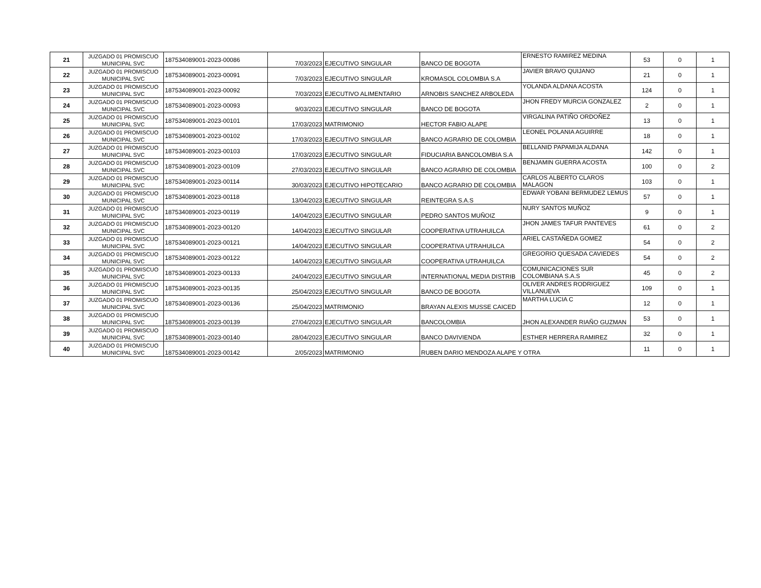| 21 | JUZGADO 01 PROMISCUO MUNICIPAL SVC | 187534089001-2023-00086 | 7/03/2023 | EJECUTIVO SINGULAR | BANCO DE BOGOTA | ERNESTO RAMIREZ MEDINA | 53 | 0 | 1 |
| 22 | JUZGADO 01 PROMISCUO MUNICIPAL SVC | 187534089001-2023-00091 | 7/03/2023 | EJECUTIVO SINGULAR | KROMASOL COLOMBIA S.A | JAVIER BRAVO QUIJANO | 21 | 0 | 1 |
| 23 | JUZGADO 01 PROMISCUO MUNICIPAL SVC | 187534089001-2023-00092 | 7/03/2023 | EJECUTIVO ALIMENTARIO | ARNOBIS SANCHEZ ARBOLEDA | YOLANDA ALDANA ACOSTA | 124 | 0 | 1 |
| 24 | JUZGADO 01 PROMISCUO MUNICIPAL SVC | 187534089001-2023-00093 | 9/03/2023 | EJECUTIVO SINGULAR | BANCO DE BOGOTA | JHON FREDY MURCIA GONZALEZ | 2 | 0 | 1 |
| 25 | JUZGADO 01 PROMISCUO MUNICIPAL SVC | 187534089001-2023-00101 | 17/03/2023 | MATRIMONIO | HECTOR FABIO ALAPE | VIRGALINA PATIÑO ORDOÑEZ | 13 | 0 | 1 |
| 26 | JUZGADO 01 PROMISCUO MUNICIPAL SVC | 187534089001-2023-00102 | 17/03/2023 | EJECUTIVO SINGULAR | BANCO AGRARIO DE COLOMBIA | LEONEL POLANIA AGUIRRE | 18 | 0 | 1 |
| 27 | JUZGADO 01 PROMISCUO MUNICIPAL SVC | 187534089001-2023-00103 | 17/03/2023 | EJECUTIVO SINGULAR | FIDUCIARIA BANCOLOMBIA S.A | BELLANID PAPAMIJA ALDANA | 142 | 0 | 1 |
| 28 | JUZGADO 01 PROMISCUO MUNICIPAL SVC | 187534089001-2023-00109 | 27/03/2023 | EJECUTIVO SINGULAR | BANCO AGRARIO DE COLOMBIA | BENJAMIN GUERRA ACOSTA | 100 | 0 | 2 |
| 29 | JUZGADO 01 PROMISCUO MUNICIPAL SVC | 187534089001-2023-00114 | 30/03/2023 | EJECUTIVO HIPOTECARIO | BANCO AGRARIO DE COLOMBIA | CARLOS ALBERTO CLAROS MALAGON | 103 | 0 | 1 |
| 30 | JUZGADO 01 PROMISCUO MUNICIPAL SVC | 187534089001-2023-00118 | 13/04/2023 | EJECUTIVO SINGULAR | REINTEGRA S.A.S | EDWAR YOBANI BERMUDEZ LEMUS | 57 | 0 | 1 |
| 31 | JUZGADO 01 PROMISCUO MUNICIPAL SVC | 187534089001-2023-00119 | 14/04/2023 | EJECUTIVO SINGULAR | PEDRO SANTOS MUÑOIZ | NURY SANTOS MUÑOZ | 9 | 0 | 1 |
| 32 | JUZGADO 01 PROMISCUO MUNICIPAL SVC | 187534089001-2023-00120 | 14/04/2023 | EJECUTIVO SINGULAR | COOPERATIVA UTRAHUILCA | JHON JAMES TAFUR PANTEVES | 61 | 0 | 2 |
| 33 | JUZGADO 01 PROMISCUO MUNICIPAL SVC | 187534089001-2023-00121 | 14/04/2023 | EJECUTIVO SINGULAR | COOPERATIVA UTRAHUILCA | ARIEL CASTAÑEDA GOMEZ | 54 | 0 | 2 |
| 34 | JUZGADO 01 PROMISCUO MUNICIPAL SVC | 187534089001-2023-00122 | 14/04/2023 | EJECUTIVO SINGULAR | COOPERATIVA UTRAHUILCA | GREGORIO QUESADA CAVIEDES | 54 | 0 | 2 |
| 35 | JUZGADO 01 PROMISCUO MUNICIPAL SVC | 187534089001-2023-00133 | 24/04/2023 | EJECUTIVO SINGULAR | INTERNATIONAL MEDIA DISTRIB | COMUNICACIONES SUR COLOMBIANA S.A.S | 45 | 0 | 2 |
| 36 | JUZGADO 01 PROMISCUO MUNICIPAL SVC | 187534089001-2023-00135 | 25/04/2023 | EJECUTIVO SINGULAR | BANCO DE BOGOTA | OLIVER ANDRES RODRIGUEZ VILLANUEVA | 109 | 0 | 1 |
| 37 | JUZGADO 01 PROMISCUO MUNICIPAL SVC | 187534089001-2023-00136 | 25/04/2023 | MATRIMONIO | BRAYAN ALEXIS MUSSE CAICED | MARTHA LUCIA C | 12 | 0 | 1 |
| 38 | JUZGADO 01 PROMISCUO MUNICIPAL SVC | 187534089001-2023-00139 | 27/04/2023 | EJECUTIVO SINGULAR | BANCOLOMBIA | JHON ALEXANDER RIAÑO GUZMAN | 53 | 0 | 1 |
| 39 | JUZGADO 01 PROMISCUO MUNICIPAL SVC | 187534089001-2023-00140 | 28/04/2023 | EJECUTIVO SINGULAR | BANCO DAVIVIENDA | ESTHER HERRERA RAMIREZ | 32 | 0 | 1 |
| 40 | JUZGADO 01 PROMISCUO MUNICIPAL SVC | 187534089001-2023-00142 | 2/05/2023 | MATRIMONIO | RUBEN DARIO MENDOZA ALAPE Y OTRA | | 11 | 0 | 1 |